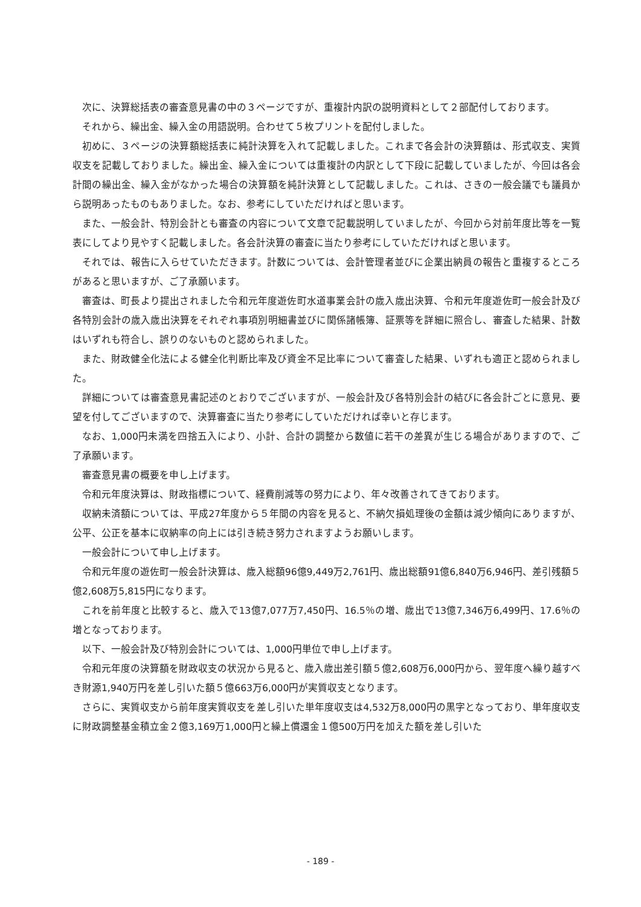次に、決算総括表の審査意見書の中の３ページですが、重複計内訳の説明資料として２部配付しております。
それから、繰出金、繰入金の用語説明。合わせて５枚プリントを配付しました。
初めに、３ページの決算額総括表に純計決算を入れて記載しました。これまで各会計の決算額は、形式収支、実質収支を記載しておりました。繰出金、繰入金については重複計の内訳として下段に記載していましたが、今回は各会計間の繰出金、繰入金がなかった場合の決算額を純計決算として記載しました。これは、さきの一般会議でも議員から説明あったものもありました。なお、参考にしていただければと思います。
また、一般会計、特別会計とも審査の内容について文章で記載説明していましたが、今回から対前年度比等を一覧表にしてより見やすく記載しました。各会計決算の審査に当たり参考にしていただければと思います。
それでは、報告に入らせていただきます。計数については、会計管理者並びに企業出納員の報告と重複するところがあると思いますが、ご了承願います。
審査は、町長より提出されました令和元年度遊佐町水道事業会計の歳入歳出決算、令和元年度遊佐町一般会計及び各特別会計の歳入歳出決算をそれぞれ事項別明細書並びに関係諸帳簿、証票等を詳細に照合し、審査した結果、計数はいずれも符合し、誤りのないものと認められました。
また、財政健全化法による健全化判断比率及び資金不足比率について審査した結果、いずれも適正と認められました。
詳細については審査意見書記述のとおりでございますが、一般会計及び各特別会計の結びに各会計ごとに意見、要望を付してございますので、決算審査に当たり参考にしていただければ幸いと存じます。
なお、1,000円未満を四捨五入により、小計、合計の調整から数値に若干の差異が生じる場合がありますので、ご了承願います。
審査意見書の概要を申し上げます。
令和元年度決算は、財政指標について、経費削減等の努力により、年々改善されてきております。
収納未済額については、平成27年度から５年間の内容を見ると、不納欠損処理後の金額は減少傾向にありますが、公平、公正を基本に収納率の向上には引き続き努力されますようお願いします。
一般会計について申し上げます。
令和元年度の遊佐町一般会計決算は、歳入総額96億9,449万2,761円、歳出総額91億6,840万6,946円、差引残額５億2,608万5,815円になります。
これを前年度と比較すると、歳入で13億7,077万7,450円、16.5％の増、歳出で13億7,346万6,499円、17.6％の増となっております。
以下、一般会計及び特別会計については、1,000円単位で申し上げます。
令和元年度の決算額を財政収支の状況から見ると、歳入歳出差引額５億2,608万6,000円から、翌年度へ繰り越すべき財源1,940万円を差し引いた額５億663万6,000円が実質収支となります。
さらに、実質収支から前年度実質収支を差し引いた単年度収支は4,532万8,000円の黒字となっており、単年度収支に財政調整基金積立金２億3,169万1,000円と繰上償還金１億500万円を加えた額を差し引いた
- 189 -